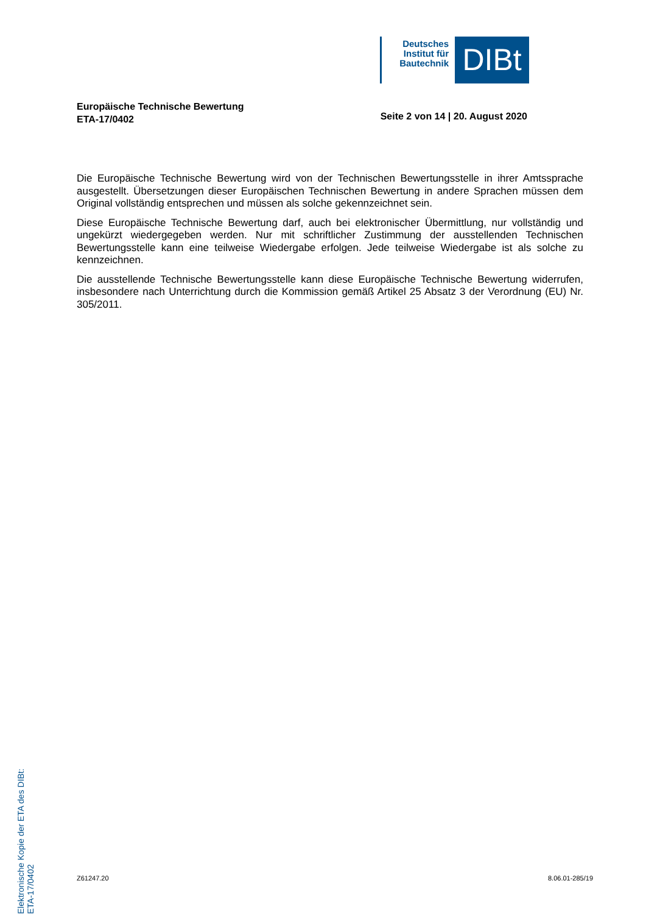Deutsches Institut für Bautechnik
DIBt
Europäische Technische Bewertung
ETA-17/0402
Seite 2 von 14 | 20. August 2020
Die Europäische Technische Bewertung wird von der Technischen Bewertungsstelle in ihrer Amtssprache ausgestellt. Übersetzungen dieser Europäischen Technischen Bewertung in andere Sprachen müssen dem Original vollständig entsprechen und müssen als solche gekennzeichnet sein.
Diese Europäische Technische Bewertung darf, auch bei elektronischer Übermittlung, nur vollständig und ungekürzt wiedergegeben werden. Nur mit schriftlicher Zustimmung der ausstellenden Technischen Bewertungsstelle kann eine teilweise Wiedergabe erfolgen. Jede teilweise Wiedergabe ist als solche zu kennzeichnen.
Die ausstellende Technische Bewertungsstelle kann diese Europäische Technische Bewertung widerrufen, insbesondere nach Unterrichtung durch die Kommission gemäß Artikel 25 Absatz 3 der Verordnung (EU) Nr. 305/2011.
Elektronische Kopie der ETA des DIBt: ETA-17/0402
Z61247.20 8.06.01-285/19